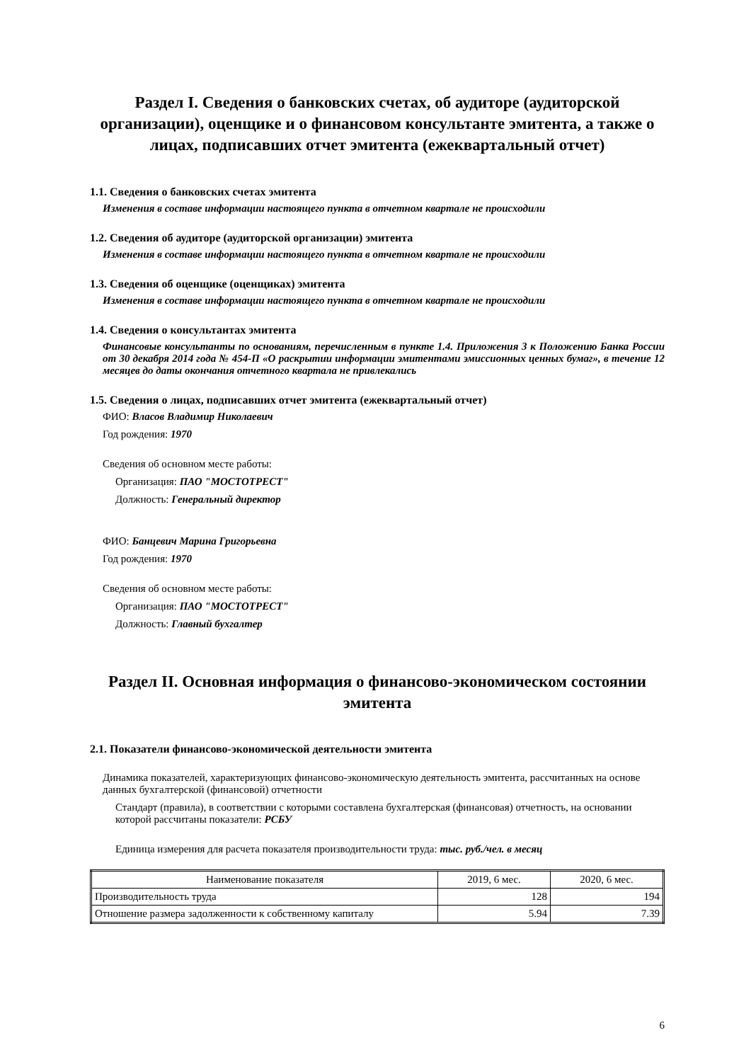Раздел I. Сведения о банковских счетах, об аудиторе (аудиторской организации), оценщике и о финансовом консультанте эмитента, а также о лицах, подписавших отчет эмитента (ежеквартальный отчет)
1.1. Сведения о банковских счетах эмитента
Изменения в составе информации настоящего пункта в отчетном квартале не происходили
1.2. Сведения об аудиторе (аудиторской организации) эмитента
Изменения в составе информации настоящего пункта в отчетном квартале не происходили
1.3. Сведения об оценщике (оценщиках) эмитента
Изменения в составе информации настоящего пункта в отчетном квартале не происходили
1.4. Сведения о консультантах эмитента
Финансовые консультанты по основаниям, перечисленным в пункте 1.4. Приложения 3 к Положению Банка России от 30 декабря 2014 года № 454-П «О раскрытии информации эмитентами эмиссионных ценных бумаг», в течение 12 месяцев до даты окончания отчетного квартала не привлекались
1.5. Сведения о лицах, подписавших отчет эмитента (ежеквартальный отчет)
ФИО: Власов Владимир Николаевич
Год рождения: 1970
Сведения об основном месте работы:
Организация: ПАО "МОСТОТРЕСТ"
Должность: Генеральный директор
ФИО: Банцевич Марина Григорьевна
Год рождения: 1970
Сведения об основном месте работы:
Организация: ПАО "МОСТОТРЕСТ"
Должность: Главный бухгалтер
Раздел II. Основная информация о финансово-экономическом состоянии эмитента
2.1. Показатели финансово-экономической деятельности эмитента
Динамика показателей, характеризующих финансово-экономическую деятельность эмитента, рассчитанных на основе данных бухгалтерской (финансовой) отчетности
Стандарт (правила), в соответствии с которыми составлена бухгалтерская (финансовая) отчетность, на основании которой рассчитаны показатели: РСБУ
Единица измерения для расчета показателя производительности труда: тыс. руб./чел. в месяц
| Наименование показателя | 2019, 6 мес. | 2020, 6 мес. |
| --- | --- | --- |
| Производительность труда | 128 | 194 |
| Отношение размера задолженности к собственному капиталу | 5.94 | 7.39 |
6